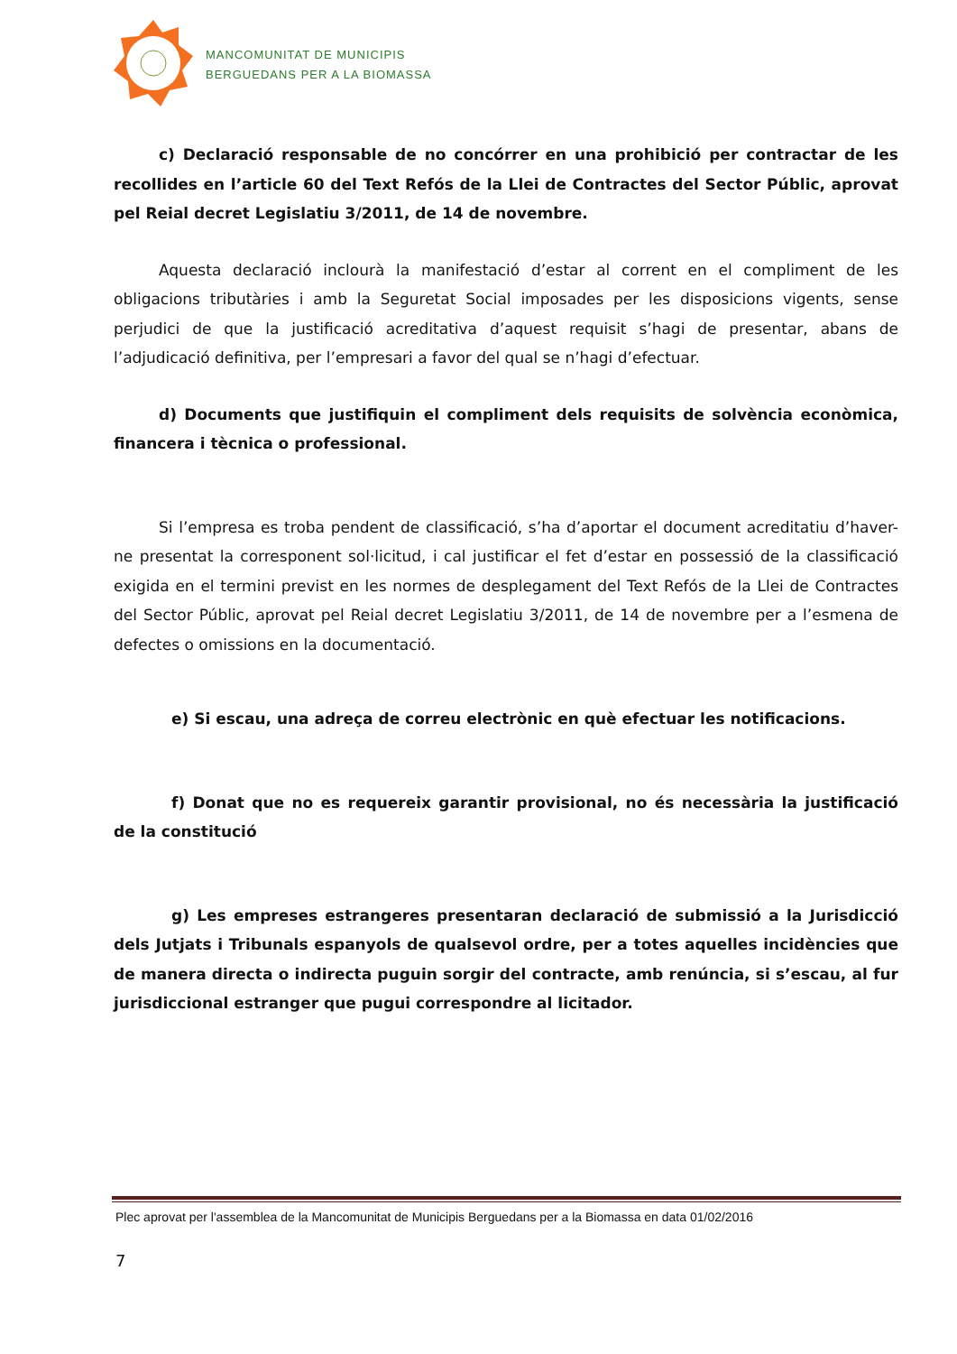MANCOMUNITAT DE MUNICIPIS
BERGUEDANS PER A LA BIOMASSA
c) Declaració responsable de no concórrer en una prohibició per contractar de les recollides en l’article 60 del Text Refós de la Llei de Contractes del Sector Públic, aprovat pel Reial decret Legislatiu 3/2011, de 14 de novembre.
Aquesta declaració inclourà la manifestació d’estar al corrent en el compliment de les obligacions tributàries i amb la Seguretat Social imposades per les disposicions vigents, sense perjudici de que la justificació acreditativa d’aquest requisit s’hagi de presentar, abans de l’adjudicació definitiva, per l’empresari a favor del qual se n’hagi d’efectuar.
d) Documents que justifiquin el compliment dels requisits de solvència econòmica, financera i tècnica o professional.
Si l’empresa es troba pendent de classificació, s’ha d’aportar el document acreditatiu d’haver-ne presentat la corresponent sol·licitud, i cal justificar el fet d’estar en possessió de la classificació exigida en el termini previst en les normes de desplegament del Text Refós de la Llei de Contractes del Sector Públic, aprovat pel Reial decret Legislatiu 3/2011, de 14 de novembre per a l’esmena de defectes o omissions en la documentació.
e) Si escau, una adreça de correu electrònic en què efectuar les notificacions.
f) Donat que no es requereix garantir provisional, no és necessària la justificació de la constitució
g) Les empreses estrangeres presentaran declaració de submissió a la Jurisdicció dels Jutjats i Tribunals espanyols de qualsevol ordre, per a totes aquelles incidències que de manera directa o indirecta puguin sorgir del contracte, amb renúncia, si s’escau, al fur jurisdiccional estranger que pugui correspondre al licitador.
Plec aprovat per l'assemblea de la Mancomunitat de Municipis Berguedans per a la Biomassa en data 01/02/2016
7